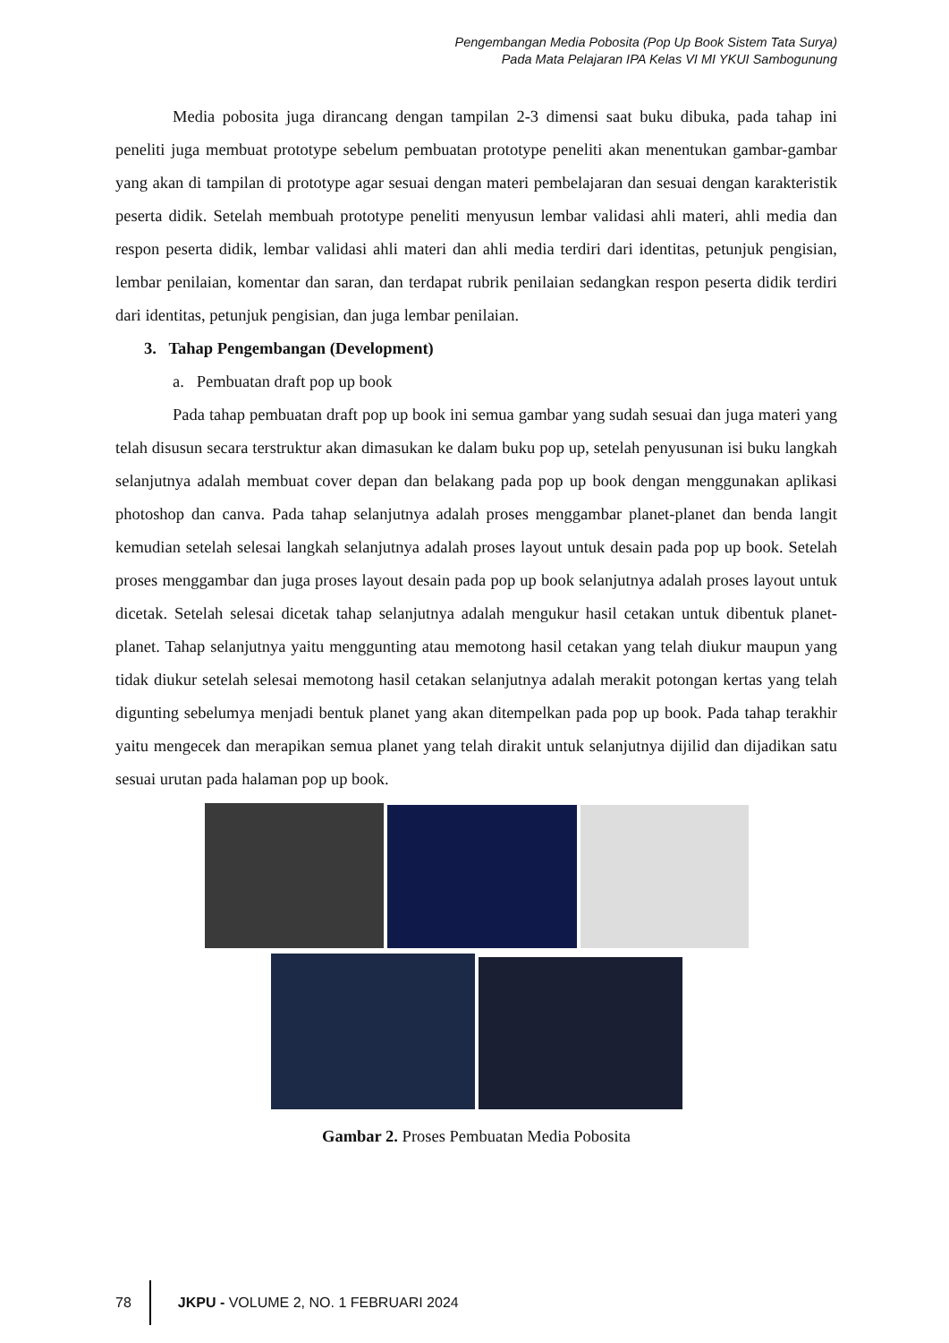Pengembangan Media Pobosita (Pop Up Book Sistem Tata Surya)
Pada Mata Pelajaran IPA Kelas VI MI YKUI Sambogunung
Media pobosita juga dirancang dengan tampilan 2-3 dimensi saat buku dibuka, pada tahap ini peneliti juga membuat prototype sebelum pembuatan prototype peneliti akan menentukan gambar-gambar yang akan di tampilan di prototype agar sesuai dengan materi pembelajaran dan sesuai dengan karakteristik peserta didik. Setelah membuah prototype peneliti menyusun lembar validasi ahli materi, ahli media dan respon peserta didik, lembar validasi ahli materi dan ahli media terdiri dari identitas, petunjuk pengisian, lembar penilaian, komentar dan saran, dan terdapat rubrik penilaian sedangkan respon peserta didik terdiri dari identitas, petunjuk pengisian, dan juga lembar penilaian.
3. Tahap Pengembangan (Development)
a. Pembuatan draft pop up book
Pada tahap pembuatan draft pop up book ini semua gambar yang sudah sesuai dan juga materi yang telah disusun secara terstruktur akan dimasukan ke dalam buku pop up, setelah penyusunan isi buku langkah selanjutnya adalah membuat cover depan dan belakang pada pop up book dengan menggunakan aplikasi photoshop dan canva. Pada tahap selanjutnya adalah proses menggambar planet-planet dan benda langit kemudian setelah selesai langkah selanjutnya adalah proses layout untuk desain pada pop up book. Setelah proses menggambar dan juga proses layout desain pada pop up book selanjutnya adalah proses layout untuk dicetak. Setelah selesai dicetak tahap selanjutnya adalah mengukur hasil cetakan untuk dibentuk planet-planet. Tahap selanjutnya yaitu menggunting atau memotong hasil cetakan yang telah diukur maupun yang tidak diukur setelah selesai memotong hasil cetakan selanjutnya adalah merakit potongan kertas yang telah digunting sebelumya menjadi bentuk planet yang akan ditempelkan pada pop up book. Pada tahap terakhir yaitu mengecek dan merapikan semua planet yang telah dirakit untuk selanjutnya dijilid dan dijadikan satu sesuai urutan pada halaman pop up book.
Gambar 2. Proses Pembuatan Media Pobosita
78
JKPU - VOLUME 2, NO. 1 FEBRUARI 2024